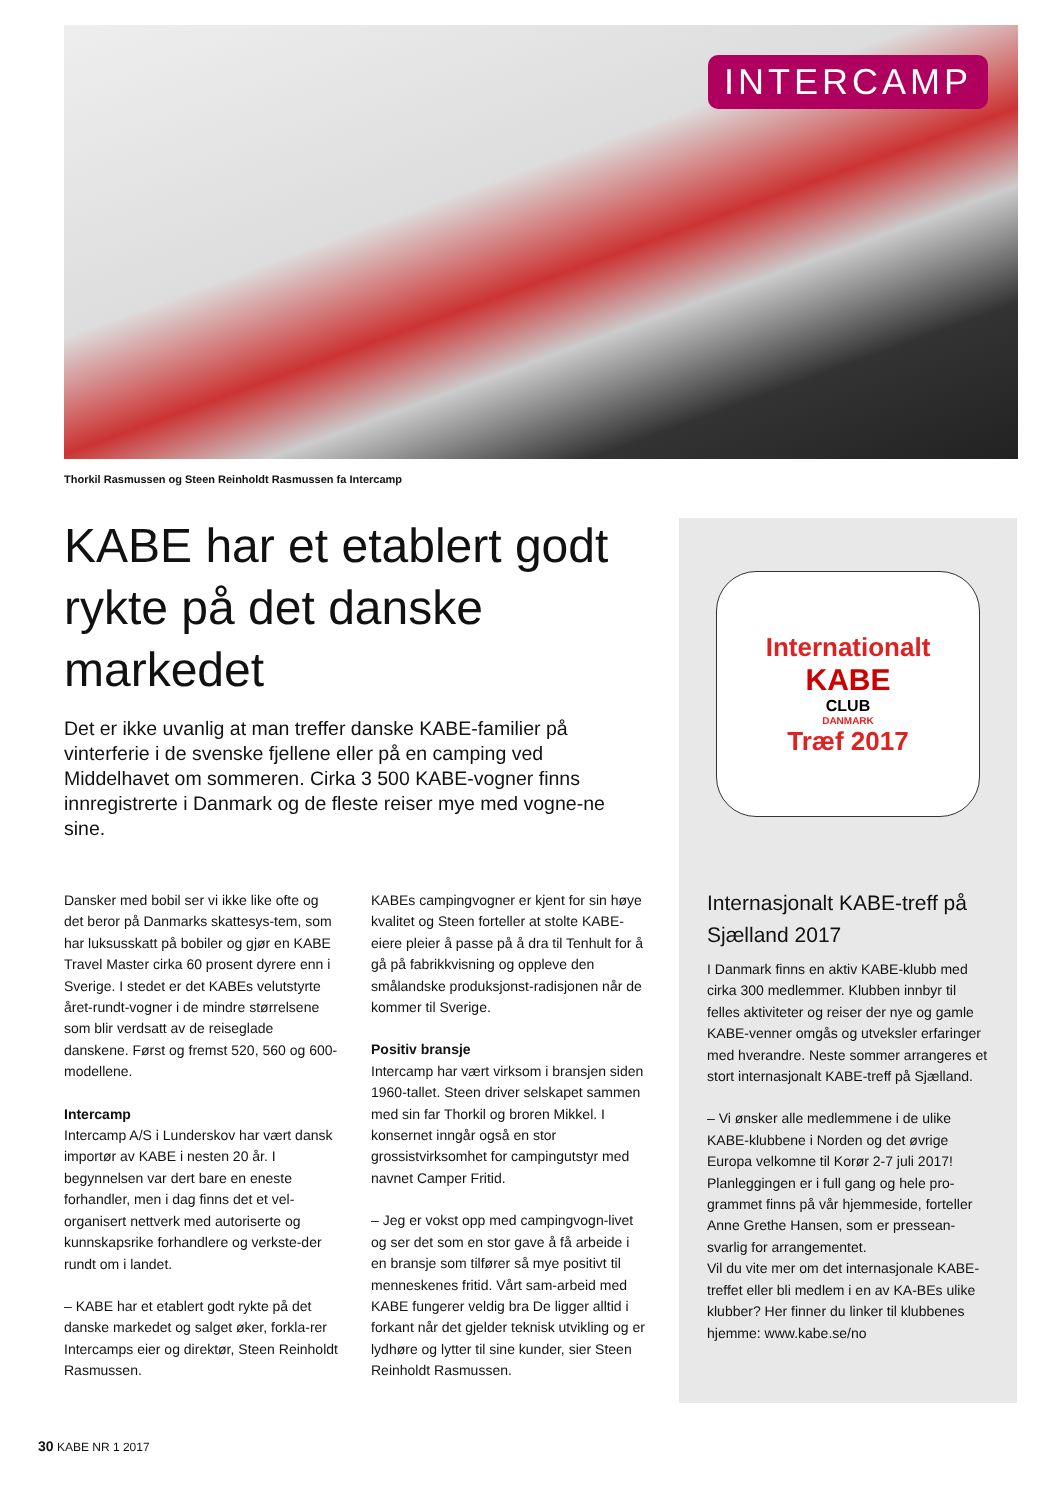INTERCAMP
Thorkil Rasmussen og Steen Reinholdt Rasmussen fa Intercamp
KABE har et etablert godt rykte på det danske markedet
Det er ikke uvanlig at man treffer danske KABE-familier på vinterferie i de svenske fjellene eller på en camping ved Middelhavet om sommeren. Cirka 3 500 KABE-vogner finns innregistrerte i Danmark og de fleste reiser mye med vogne-ne sine.
Dansker med bobil ser vi ikke like ofte og det beror på Danmarks skattesys-tem, som har luksusskatt på bobiler og gjør en KABE Travel Master cirka 60 prosent dyrere enn i Sverige. I stedet er det KABEs velutstyrte året-rundt-vogner i de mindre størrelsene som blir verdsatt av de reiseglade danskene. Først og fremst 520, 560 og 600-modellene.
Intercamp
Intercamp A/S i Lunderskov har vært dansk importør av KABE i nesten 20 år. I begynnelsen var dert bare en eneste forhandler, men i dag finns det et vel-organisert nettverk med autoriserte og kunnskapsrike forhandlere og verkste-der rundt om i landet.
– KABE har et etablert godt rykte på det danske markedet og salget øker, forkla-rer Intercamps eier og direktør, Steen Reinholdt Rasmussen.
KABEs campingvogner er kjent for sin høye kvalitet og Steen forteller at stolte KABE-eiere pleier å passe på å dra til Tenhult for å gå på fabrikkvisning og oppleve den smålandske produksjonst-radisjonen når de kommer til Sverige.
Positiv bransje
Intercamp har vært virksom i bransjen siden 1960-tallet. Steen driver selskapet sammen med sin far Thorkil og broren Mikkel. I konsernet inngår også en stor grossistvirksomhet for campingutstyr med navnet Camper Fritid.
– Jeg er vokst opp med campingvogn-livet og ser det som en stor gave å få arbeide i en bransje som tilfører så mye positivt til menneskenes fritid. Vårt sam-arbeid med KABE fungerer veldig bra De ligger alltid i forkant når det gjelder teknisk utvikling og er lydhøre og lytter til sine kunder, sier Steen Reinholdt Rasmussen.
Internationalt
KABE
CLUB
DANMARK
Træf 2017
Internasjonalt KABE-treff på Sjælland 2017
I Danmark finns en aktiv KABE-klubb med cirka 300 medlemmer. Klubben innbyr til felles aktiviteter og reiser der nye og gamle KABE-venner omgås og utveksler erfaringer med hverandre. Neste sommer arrangeres et stort internasjonalt KABE-treff på Sjælland.
– Vi ønsker alle medlemmene i de ulike KABE-klubbene i Norden og det øvrige Europa velkomne til Korør 2-7 juli 2017! Planleggingen er i full gang og hele pro-grammet finns på vår hjemmeside, forteller Anne Grethe Hansen, som er pressean-svarlig for arrangementet.
Vil du vite mer om det internasjonale KABE-treffet eller bli medlem i en av KA-BEs ulike klubber? Her finner du linker til klubbenes hjemme: www.kabe.se/no
30 KABE NR 1 2017